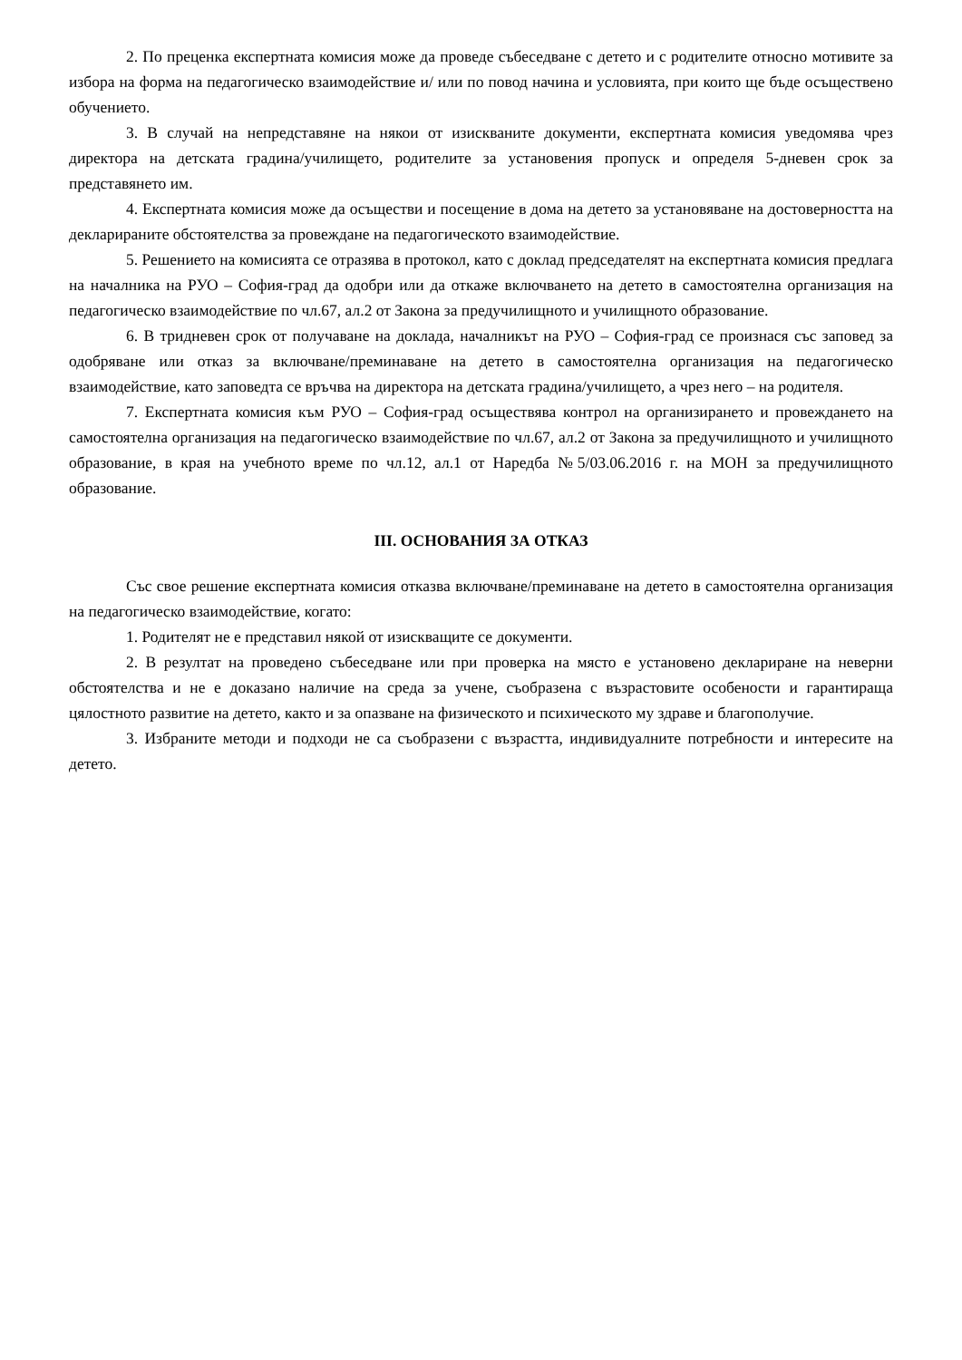2. По преценка експертната комисия може да проведе събеседване с детето и с родителите относно мотивите за избора на форма на педагогическо взаимодействие и/ или по повод начина и условията, при които ще бъде осъществено обучението.
3. В случай на непредставяне на някои от изискваните документи, експертната комисия уведомява чрез директора на детската градина/училището, родителите за установения пропуск и определя 5-дневен срок за представянето им.
4. Експертната комисия може да осъществи и посещение в дома на детето за установяване на достоверността на декларираните обстоятелства за провеждане на педагогическото взаимодействие.
5. Решението на комисията се отразява в протокол, като с доклад председателят на експертната комисия предлага на началника на РУО – София-град да одобри или да откаже включването на детето в самостоятелна организация на педагогическо взаимодействие по чл.67, ал.2 от Закона за предучилищното и училищното образование.
6. В тридневен срок от получаване на доклада, началникът на РУО – София-град се произнася със заповед за одобряване или отказ за включване/преминаване на детето в самостоятелна организация на педагогическо взаимодействие, като заповедта се връчва на директора на детската градина/училището, а чрез него – на родителя.
7. Експертната комисия към РУО – София-град осъществява контрол на организирането и провеждането на самостоятелна организация на педагогическо взаимодействие по чл.67, ал.2 от Закона за предучилищното и училищното образование, в края на учебното време по чл.12, ал.1 от Наредба №5/03.06.2016 г. на МОН за предучилищното образование.
III. ОСНОВАНИЯ ЗА ОТКАЗ
Със свое решение експертната комисия отказва включване/преминаване на детето в самостоятелна организация на педагогическо взаимодействие, когато:
1. Родителят не е представил някой от изискващите се документи.
2. В резултат на проведено събеседване или при проверка на място е установено деклариране на неверни обстоятелства и не е доказано наличие на среда за учене, съобразена с възрастовите особености и гарантираща цялостното развитие на детето, както и за опазване на физическото и психическото му здраве и благополучие.
3. Избраните методи и подходи не са съобразени с възрастта, индивидуалните потребности и интересите на детето.